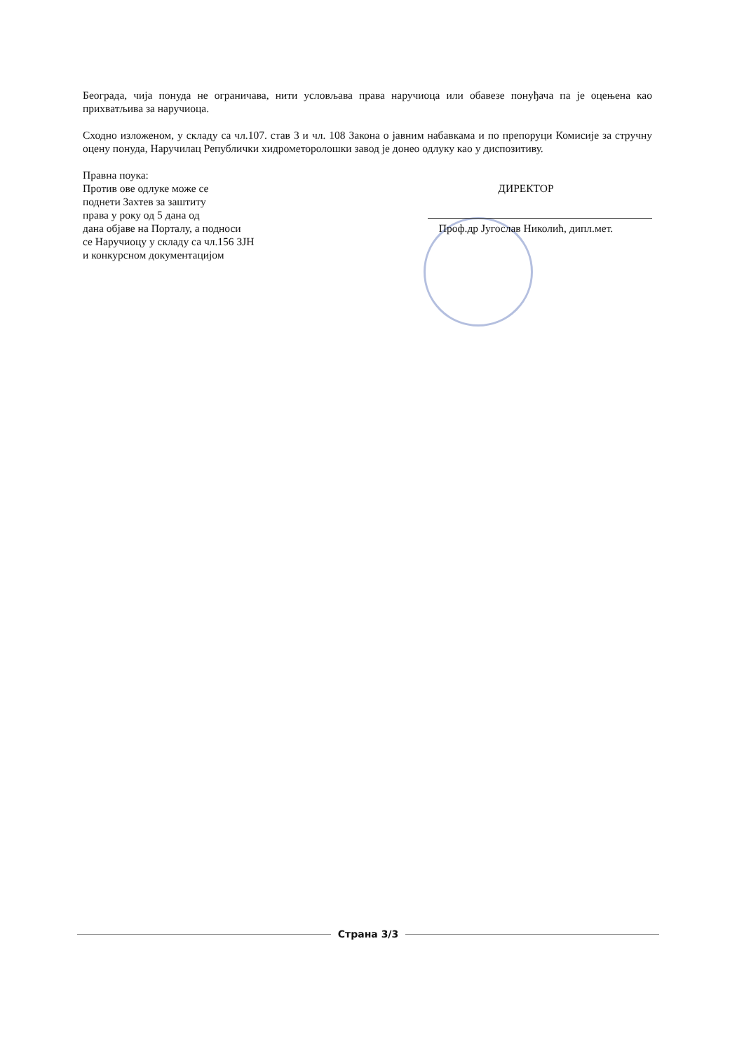Београда, чија понуда не ограничава, нити условљава права наручиоца или обавезе понуђача па је оцењена као прихватљива за наручиоца.
Сходно изложеном, у складу са чл.107. став 3 и чл. 108 Закона о јавним набавкама и по препоруци Комисије за стручну оцену понуда, Наручилац Републички хидрометоролошки завод је донео одлуку као у диспозитиву.
Правна поука:
Против ове одлуке може се
поднети Захтев за заштиту
права у року од 5 дана од
дана објаве на Порталу, а подноси
се Наручиоцу у складу са чл.156 ЗЈН
и конкурсном документацијом
ДИРЕКТОР
Проф.др Југослав Николић, дипл.мет.
Страна 3/3